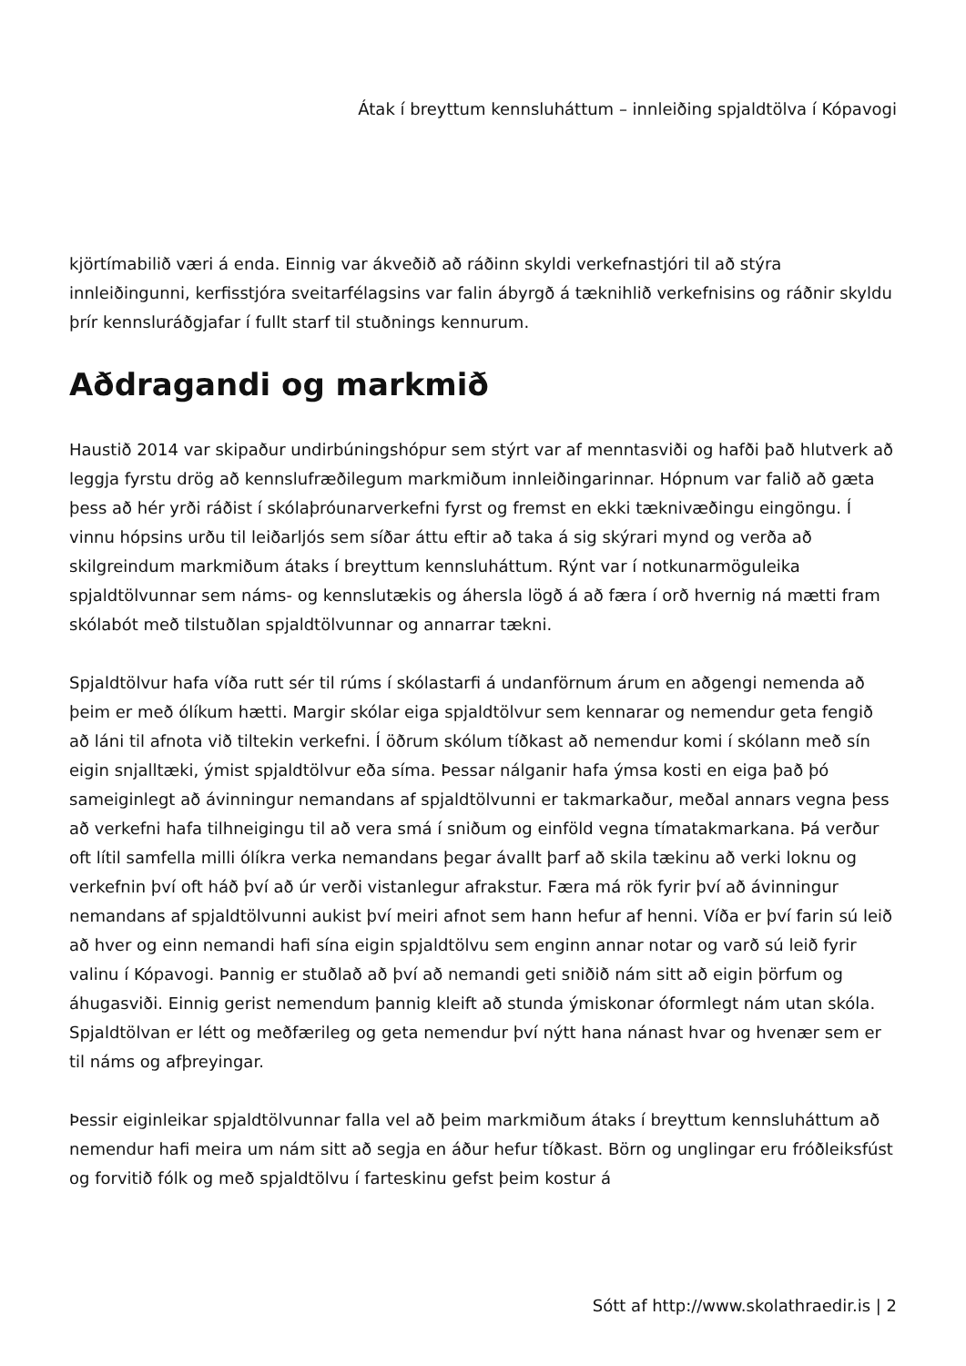Átak í breyttum kennsluháttum – innleiðing spjaldtölva í Kópavogi
kjörtímabilið væri á enda. Einnig var ákveðið að ráðinn skyldi verkefnastjóri til að stýra innleiðingunni, kerfisstjóra sveitarfélagsins var falin ábyrgð á tæknihlið verkefnisins og ráðnir skyldu þrír kennsluráðgjafar í fullt starf til stuðnings kennurum.
Aðdragandi og markmið
Haustið 2014 var skipaður undirbúningshópur sem stýrt var af menntasviði og hafði það hlutverk að leggja fyrstu drög að kennslufræðilegum markmiðum innleiðingarinnar. Hópnum var falið að gæta þess að hér yrði ráðist í skólaþróunarverkefni fyrst og fremst en ekki tæknivæðingu eingöngu. Í vinnu hópsins urðu til leiðarljós sem síðar áttu eftir að taka á sig skýrari mynd og verða að skilgreindum markmiðum átaks í breyttum kennsluháttum. Rýnt var í notkunarmöguleika spjaldtölvunnar sem náms- og kennslutækis og áhersla lögð á að færa í orð hvernig ná mætti fram skólabót með tilstuðlan spjaldtölvunnar og annarrar tækni.
Spjaldtölvur hafa víða rutt sér til rúms í skólastarfi á undanförnum árum en aðgengi nemenda að þeim er með ólíkum hætti. Margir skólar eiga spjaldtölvur sem kennarar og nemendur geta fengið að láni til afnota við tiltekin verkefni. Í öðrum skólum tíðkast að nemendur komi í skólann með sín eigin snjalltæki, ýmist spjaldtölvur eða síma. Þessar nálganir hafa ýmsa kosti en eiga það þó sameiginlegt að ávinningur nemandans af spjaldtölvunni er takmarkaður, meðal annars vegna þess að verkefni hafa tilhneigingu til að vera smá í sniðum og einföld vegna tímatakmarkana. Þá verður oft lítil samfella milli ólíkra verka nemandans þegar ávallt þarf að skila tækinu að verki loknu og verkefnin því oft háð því að úr verði vistanlegur afrakstur. Færa má rök fyrir því að ávinningur nemandans af spjaldtölvunni aukist því meiri afnot sem hann hefur af henni. Víða er því farin sú leið að hver og einn nemandi hafi sína eigin spjaldtölvu sem enginn annar notar og varð sú leið fyrir valinu í Kópavogi. Þannig er stuðlað að því að nemandi geti sniðið nám sitt að eigin þörfum og áhugasviði. Einnig gerist nemendum þannig kleift að stunda ýmiskonar óformlegt nám utan skóla. Spjaldtölvan er létt og meðfærileg og geta nemendur því nýtt hana nánast hvar og hvenær sem er til náms og afþreyingar.
Þessir eiginleikar spjaldtölvunnar falla vel að þeim markmiðum átaks í breyttum kennsluháttum að nemendur hafi meira um nám sitt að segja en áður hefur tíðkast. Börn og unglingar eru fróðleiksfúst og forvitið fólk og með spjaldtölvu í farteskinu gefst þeim kostur á
Sótt af http://www.skolathraedir.is | 2